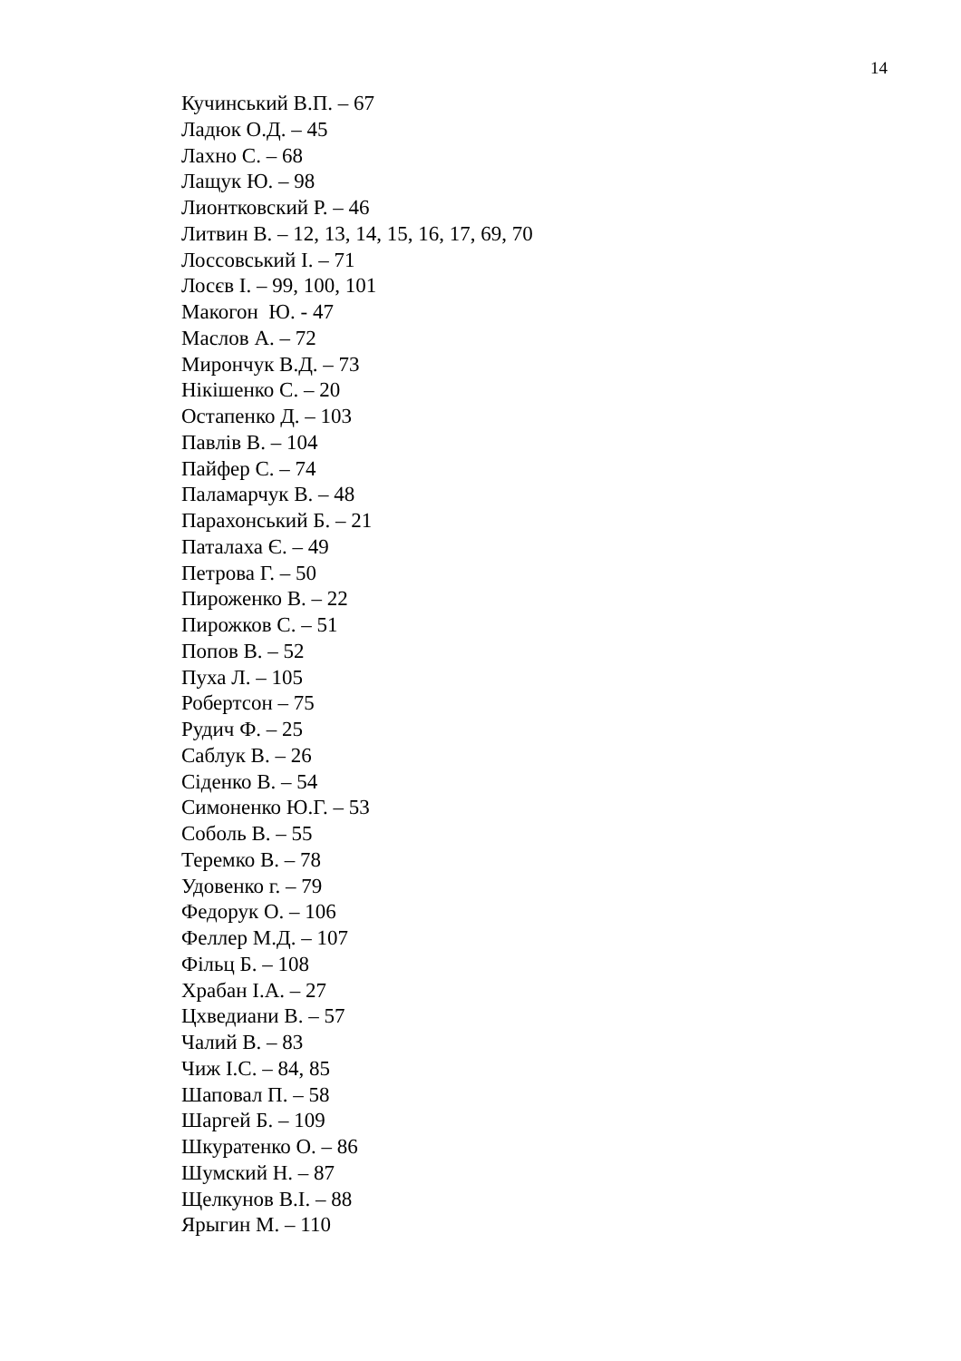14
Кучинський В.П. – 67
Ладюк О.Д. – 45
Лахно С. – 68
Лащук Ю. – 98
Лионтковский Р. – 46
Литвин В. – 12, 13, 14, 15, 16, 17, 69, 70
Лоссовський І. – 71
Лосєв І. – 99, 100, 101
Макогон Ю. - 47
Маслов А. – 72
Мирончук В.Д. – 73
Нікішенко С. – 20
Остапенко Д. – 103
Павлів В. – 104
Пайфер С. – 74
Паламарчук В. – 48
Парахонський Б. – 21
Паталаха Є. – 49
Петрова Г. – 50
Пироженко В. – 22
Пирожков С. – 51
Попов В. – 52
Пуха Л. – 105
Робертсон – 75
Рудич Ф. – 25
Саблук В. – 26
Сіденко В. – 54
Симоненко Ю.Г. – 53
Соболь В. – 55
Теремко В. – 78
Удовенко г. – 79
Федорук О. – 106
Феллер М.Д. – 107
Фільц Б. – 108
Храбан І.А. – 27
Цхведиани В. – 57
Чалий В. – 83
Чиж І.С. – 84, 85
Шаповал П. – 58
Шаргей Б. – 109
Шкуратенко О. – 86
Шумский Н. – 87
Щелкунов В.І. – 88
Ярыгин М. – 110